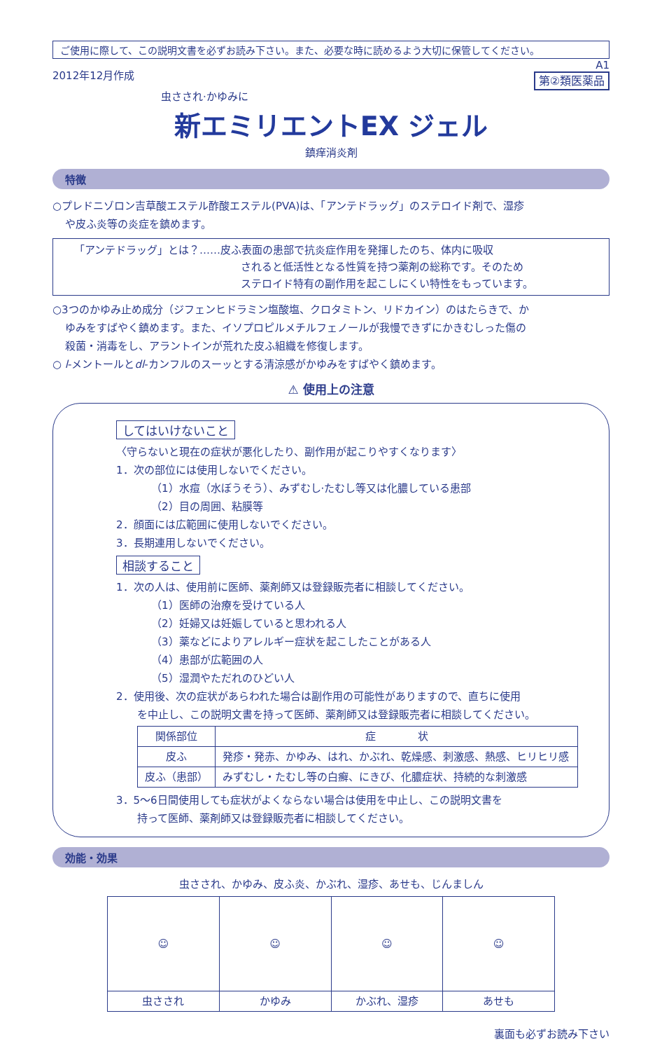ご使用に際して、この説明文書を必ずお読み下さい。また、必要な時に読めるよう大切に保管してください。
2012年12月作成
A1
第②類医薬品
虫さされ·かゆみに
新エミリエントEX ジェル
鎮痒消炎剤
特徴
○プレドニゾロン吉草酸エステル酢酸エステル(PVA)は、「アンテドラッグ」のステロイド剤で、湿疹
や皮ふ炎等の炎症を鎮めます。
「アンテドラッグ」とは？……皮ふ表面の患部で抗炎症作用を発揮したのち、体内に吸収
されると低活性となる性質を持つ薬剤の総称です。そのため
ステロイド特有の副作用を起こしにくい特性をもっています。
○3つのかゆみ止め成分（ジフェンヒドラミン塩酸塩、クロタミトン、リドカイン）のはたらきで、か
ゆみをすばやく鎮めます。また、イソプロピルメチルフェノールが我慢できずにかきむしった傷の
殺菌・消毒をし、アラントインが荒れた皮ふ組織を修復します。
○ l-メントールとdl-カンフルのスーッとする清涼感がかゆみをすばやく鎮めます。
⚠ 使用上の注意
してはいけないこと
〈守らないと現在の症状が悪化したり、副作用が起こりやすくなります〉
1．次の部位には使用しないでください。
（1）水痘（水ぼうそう）、みずむし·たむし等又は化膿している患部
（2）目の周囲、粘膜等
2．顔面には広範囲に使用しないでください。
3．長期連用しないでください。
相談すること
1．次の人は、使用前に医師、薬剤師又は登録販売者に相談してください。
（1）医師の治療を受けている人
（2）妊婦又は妊娠していると思われる人
（3）薬などによりアレルギー症状を起こしたことがある人
（4）患部が広範囲の人
（5）湿潤やただれのひどい人
2．使用後、次の症状があらわれた場合は副作用の可能性がありますので、直ちに使用
を中止し、この説明文書を持って医師、薬剤師又は登録販売者に相談してください。
| 関係部位 | 症 状 |
| --- | --- |
| 皮ふ | 発疹・発赤、かゆみ、はれ、かぶれ、乾燥感、刺激感、熱感、ヒリヒリ感 |
| 皮ふ（患部） | みずむし・たむし等の白癬、にきび、化膿症状、持続的な刺激感 |
3．5～6日間使用しても症状がよくならない場合は使用を中止し、この説明文書を
持って医師、薬剤師又は登録販売者に相談してください。
効能・効果
虫さされ、かゆみ、皮ふ炎、かぶれ、湿疹、あせも、じんましん
| ☺ | ☺ | ☺ | ☺ |
| 虫さされ | かゆみ | かぶれ、湿疹 | あせも |
裏面も必ずお読み下さい